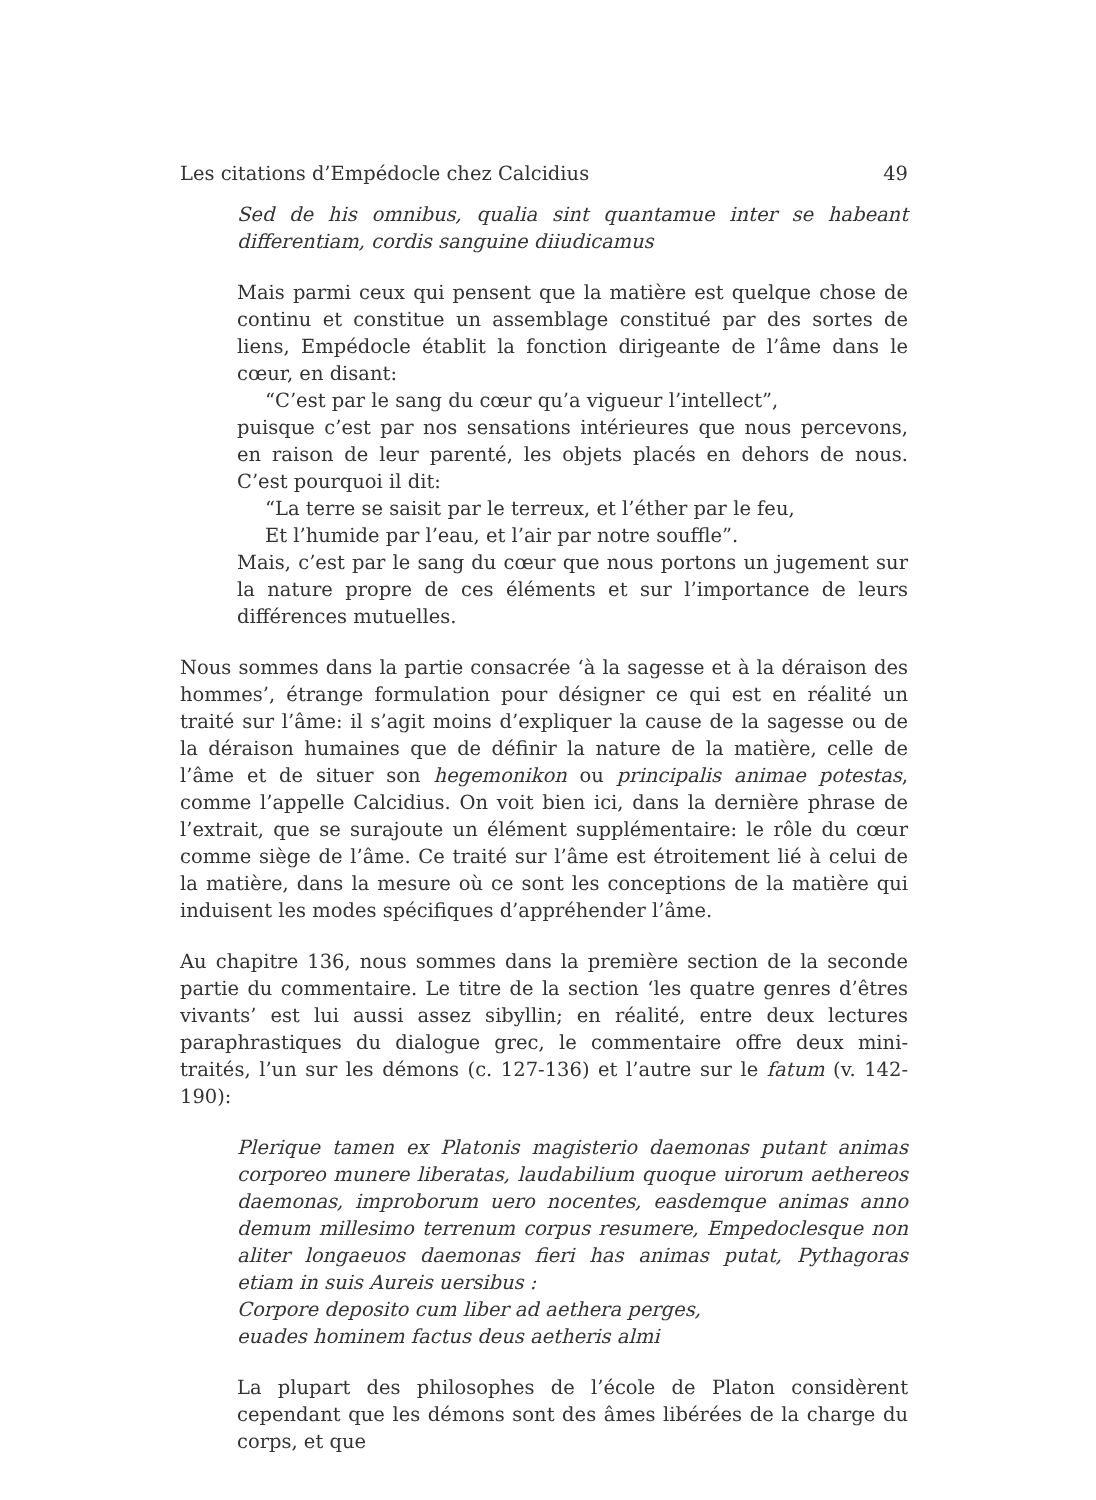Les citations d’Empédocle chez Calcidius 49
Sed de his omnibus, qualia sint quantamue inter se habeant differentiam, cordis sanguine diiudicamus
Mais parmi ceux qui pensent que la matière est quelque chose de continu et constitue un assemblage constitué par des sortes de liens, Empédocle établit la fonction dirigeante de l’âme dans le cœur, en disant:
“C’est par le sang du cœur qu’a vigueur l’intellect”,
puisque c’est par nos sensations intérieures que nous percevons, en raison de leur parenté, les objets placés en dehors de nous. C’est pourquoi il dit:
“La terre se saisit par le terreux, et l’éther par le feu,
Et l’humide par l’eau, et l’air par notre souffle”.
Mais, c’est par le sang du cœur que nous portons un jugement sur la nature propre de ces éléments et sur l’importance de leurs différences mutuelles.
Nous sommes dans la partie consacrée ‘à la sagesse et à la déraison des hommes’, étrange formulation pour désigner ce qui est en réalité un traité sur l’âme: il s’agit moins d’expliquer la cause de la sagesse ou de la déraison humaines que de définir la nature de la matière, celle de l’âme et de situer son hegemonikon ou principalis animae potestas, comme l’appelle Calcidius. On voit bien ici, dans la dernière phrase de l’extrait, que se surajoute un élément supplémentaire: le rôle du cœur comme siège de l’âme. Ce traité sur l’âme est étroitement lié à celui de la matière, dans la mesure où ce sont les conceptions de la matière qui induisent les modes spécifiques d’appréhender l’âme.
Au chapitre 136, nous sommes dans la première section de la seconde partie du commentaire. Le titre de la section ‘les quatre genres d’êtres vivants’ est lui aussi assez sibyllin; en réalité, entre deux lectures paraphrastiques du dialogue grec, le commentaire offre deux mini-traités, l’un sur les démons (c. 127-136) et l’autre sur le fatum (v. 142-190):
Plerique tamen ex Platonis magisterio daemonas putant animas corporeo munere liberatas, laudabilium quoque uirorum aethereos daemonas, improborum uero nocentes, easdemque animas anno demum millesimo terrenum corpus resumere, Empedoclesque non aliter longaeuos daemonas fieri has animas putat, Pythagoras etiam in suis Aureis uersibus :
Corpore deposito cum liber ad aethera perges,
euades hominem factus deus aetheris almi
La plupart des philosophes de l’école de Platon considèrent cependant que les démons sont des âmes libérées de la charge du corps, et que